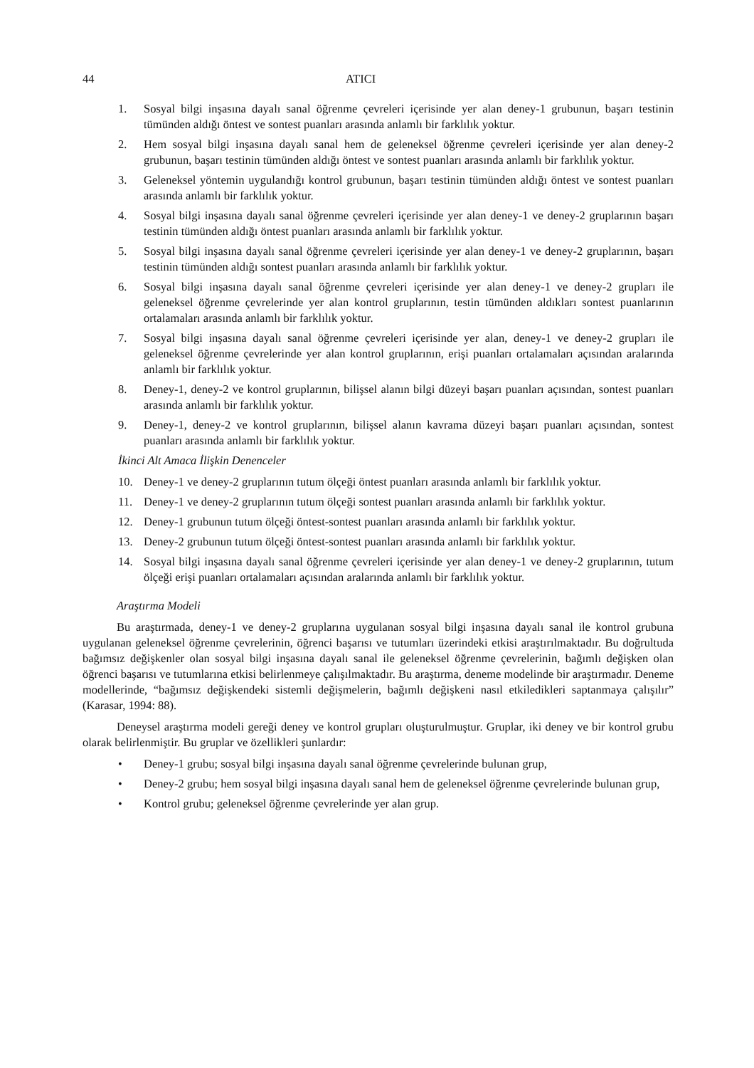44 ATICI
1. Sosyal bilgi inşasına dayalı sanal öğrenme çevreleri içerisinde yer alan deney-1 grubunun, başarı testinin tümünden aldığı öntest ve sontest puanları arasında anlamlı bir farklılık yoktur.
2. Hem sosyal bilgi inşasına dayalı sanal hem de geleneksel öğrenme çevreleri içerisinde yer alan deney-2 grubunun, başarı testinin tümünden aldığı öntest ve sontest puanları arasında anlamlı bir farklılık yoktur.
3. Geleneksel yöntemin uygulandığı kontrol grubunun, başarı testinin tümünden aldığı öntest ve sontest puanları arasında anlamlı bir farklılık yoktur.
4. Sosyal bilgi inşasına dayalı sanal öğrenme çevreleri içerisinde yer alan deney-1 ve deney-2 gruplarının başarı testinin tümünden aldığı öntest puanları arasında anlamlı bir farklılık yoktur.
5. Sosyal bilgi inşasına dayalı sanal öğrenme çevreleri içerisinde yer alan deney-1 ve deney-2 gruplarının, başarı testinin tümünden aldığı sontest puanları arasında anlamlı bir farklılık yoktur.
6. Sosyal bilgi inşasına dayalı sanal öğrenme çevreleri içerisinde yer alan deney-1 ve deney-2 grupları ile geleneksel öğrenme çevrelerinde yer alan kontrol gruplarının, testin tümünden aldıkları sontest puanlarının ortalamaları arasında anlamlı bir farklılık yoktur.
7. Sosyal bilgi inşasına dayalı sanal öğrenme çevreleri içerisinde yer alan, deney-1 ve deney-2 grupları ile geleneksel öğrenme çevrelerinde yer alan kontrol gruplarının, erişi puanları ortalamaları açısından aralarında anlamlı bir farklılık yoktur.
8. Deney-1, deney-2 ve kontrol gruplarının, bilişsel alanın bilgi düzeyi başarı puanları açısından, sontest puanları arasında anlamlı bir farklılık yoktur.
9. Deney-1, deney-2 ve kontrol gruplarının, bilişsel alanın kavrama düzeyi başarı puanları açısından, sontest puanları arasında anlamlı bir farklılık yoktur.
İkinci Alt Amaca İlişkin Denenceler
10. Deney-1 ve deney-2 gruplarının tutum ölçeği öntest puanları arasında anlamlı bir farklılık yoktur.
11. Deney-1 ve deney-2 gruplarının tutum ölçeği sontest puanları arasında anlamlı bir farklılık yoktur.
12. Deney-1 grubunun tutum ölçeği öntest-sontest puanları arasında anlamlı bir farklılık yoktur.
13. Deney-2 grubunun tutum ölçeği öntest-sontest puanları arasında anlamlı bir farklılık yoktur.
14. Sosyal bilgi inşasına dayalı sanal öğrenme çevreleri içerisinde yer alan deney-1 ve deney-2 gruplarının, tutum ölçeği erişi puanları ortalamaları açısından aralarında anlamlı bir farklılık yoktur.
Araştırma Modeli
Bu araştırmada, deney-1 ve deney-2 gruplarına uygulanan sosyal bilgi inşasına dayalı sanal ile kontrol grubuna uygulanan geleneksel öğrenme çevrelerinin, öğrenci başarısı ve tutumları üzerindeki etkisi araştırılmaktadır. Bu doğrultuda bağımsız değişkenler olan sosyal bilgi inşasına dayalı sanal ile geleneksel öğrenme çevrelerinin, bağımlı değişken olan öğrenci başarısı ve tutumlarına etkisi belirlenmeye çalışılmaktadır. Bu araştırma, deneme modelinde bir araştırmadır. Deneme modellerinde, “bağımsız değişkendeki sistemli değişmelerin, bağımlı değişkeni nasıl etkiledikleri saptanmaya çalışılır” (Karasar, 1994: 88).
Deneysel araştırma modeli gereği deney ve kontrol grupları oluşturulmuştur. Gruplar, iki deney ve bir kontrol grubu olarak belirlenmiştir. Bu gruplar ve özellikleri şunlardır:
• Deney-1 grubu; sosyal bilgi inşasına dayalı sanal öğrenme çevrelerinde bulunan grup,
• Deney-2 grubu; hem sosyal bilgi inşasına dayalı sanal hem de geleneksel öğrenme çevrelerinde bulunan grup,
• Kontrol grubu; geleneksel öğrenme çevrelerinde yer alan grup.